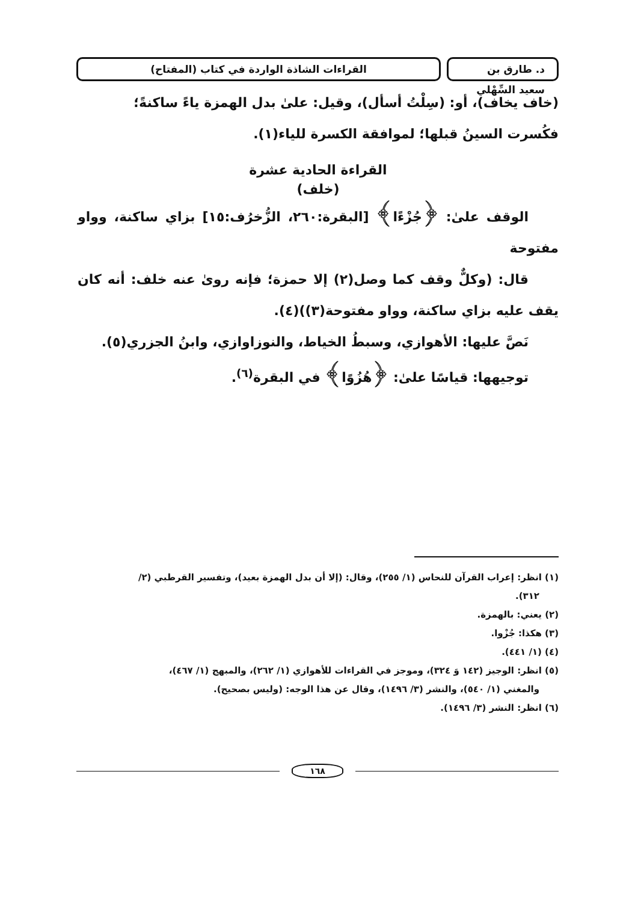د. طارق بن سعيد السِّهْلي
القراءات الشاذة الواردة في كتاب (المفتاح)
(خاف يخاف)، أو: (سِلْتُ أسأل)، وقيل: علىٰ بدل الهمزة ياءً ساكنةً؛
فكُسرت السينُ قبلها؛ لموافقة الكسرة للياء(١).
القراءة الحادية عشرة
(خلف)
الوقف علىٰ: ﴿جُزْءًا﴾ [البقرة:٢٦٠، الزُّخرُف:١٥] بزاي ساكنة، وواو مفتوحة
قال: (وكلٌّ وقف كما وصل(٢) إلا حمزة؛ فإنه روىٰ عنه خلف: أنه كان يقف عليه بزاي ساكنة، وواو مفتوحة(٣))(٤).
نَصَّ عليها: الأهوازي، وسبطُ الخياط، والنوزاوازي، وابنُ الجزري(٥).
توجيهها: قياسًا علىٰ: ﴿هُزُوًا﴾ في البقرة<sup>(٦)</sup>.
(١) انظر: إعراب القرآن للنحاس (١/ ٢٥٥)، وقال: (إلا أن بدل الهمزة بعيد)، وتفسير القرطبي (٢/
٣١٢).
(٢) يعني: بالهمزة.
(٣) هكذا: جُزْوا.
(٤) (١/ ٤٤١).
(٥) انظر: الوجيز (١٤٢ وَ ٣٢٤)، وموجز في القراءات للأهوازي (١/ ٢٦٢)، والمبهج (١/ ٤٦٧)،
والمغني (١/ ٥٤٠)، والنشر (٣/ ١٤٩٦)، وقال عن هذا الوجه: (وليس بصحيح).
(٦) انظر: النشر (٣/ ١٤٩٦).
١٦٨